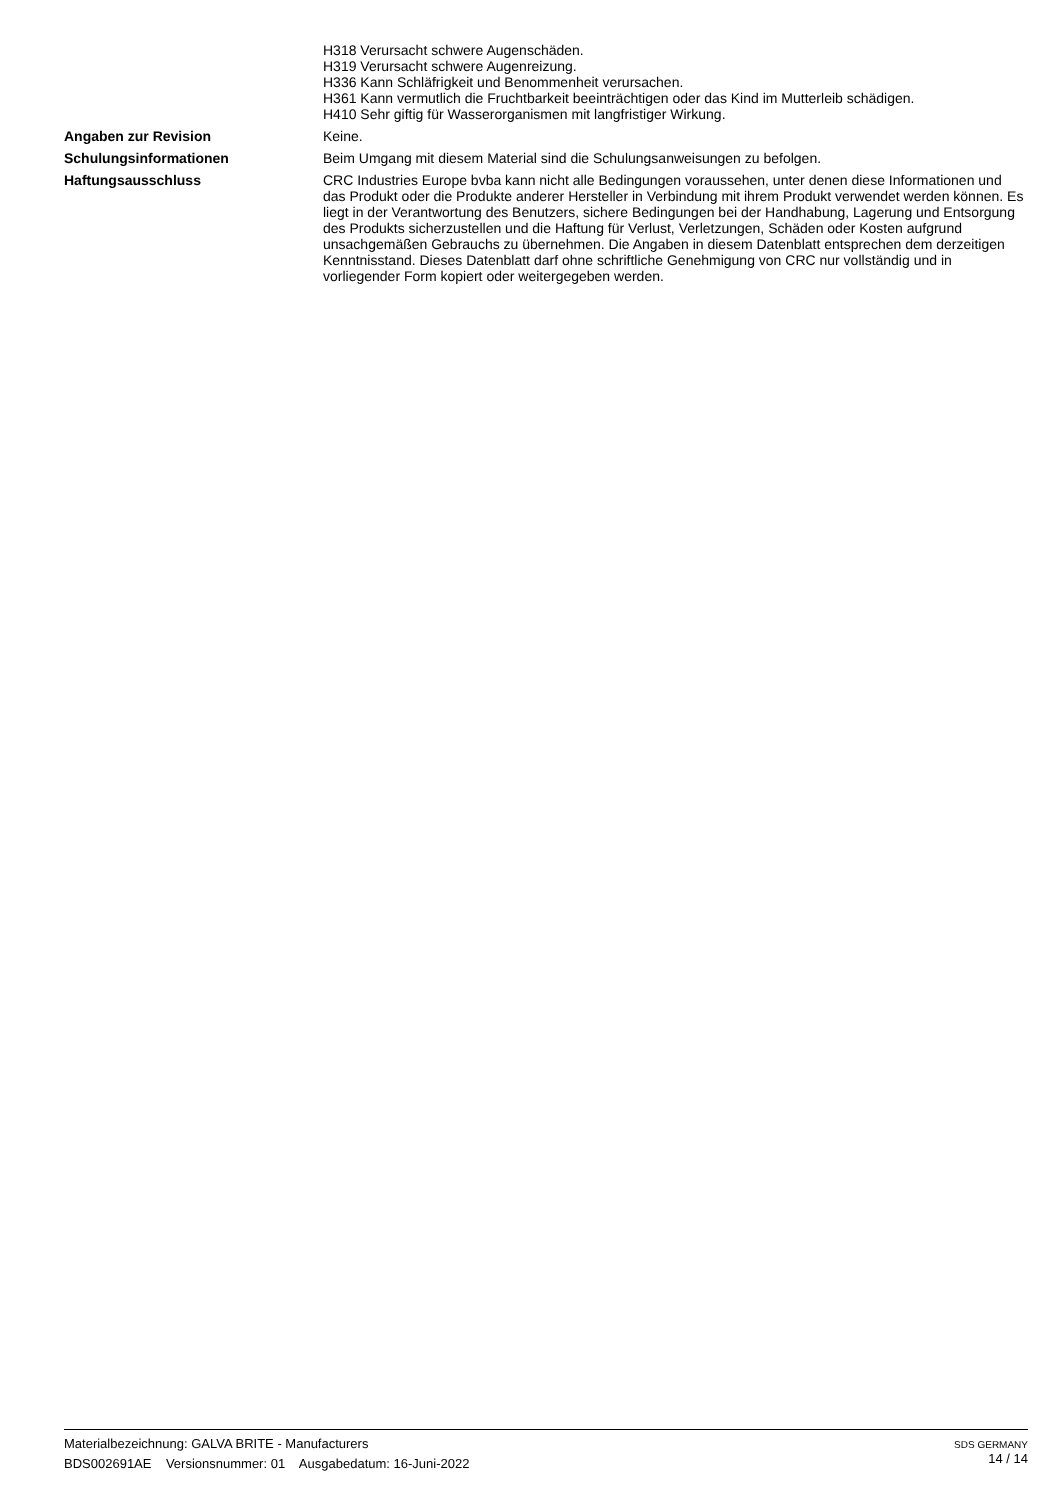H318 Verursacht schwere Augenschäden.
H319 Verursacht schwere Augenreizung.
H336 Kann Schläfrigkeit und Benommenheit verursachen.
H361 Kann vermutlich die Fruchtbarkeit beeinträchtigen oder das Kind im Mutterleib schädigen.
H410 Sehr giftig für Wasserorganismen mit langfristiger Wirkung.
Angaben zur Revision Keine.
Schulungsinformationen Beim Umgang mit diesem Material sind die Schulungsanweisungen zu befolgen.
Haftungsausschluss CRC Industries Europe bvba kann nicht alle Bedingungen voraussehen, unter denen diese Informationen und das Produkt oder die Produkte anderer Hersteller in Verbindung mit ihrem Produkt verwendet werden können. Es liegt in der Verantwortung des Benutzers, sichere Bedingungen bei der Handhabung, Lagerung und Entsorgung des Produkts sicherzustellen und die Haftung für Verlust, Verletzungen, Schäden oder Kosten aufgrund unsachgemäßen Gebrauchs zu übernehmen. Die Angaben in diesem Datenblatt entsprechen dem derzeitigen Kenntnisstand. Dieses Datenblatt darf ohne schriftliche Genehmigung von CRC nur vollständig und in vorliegender Form kopiert oder weitergegeben werden.
Materialbezeichnung: GALVA BRITE - Manufacturers
BDS002691AE Versionsnummer: 01 Ausgabedatum: 16-Juni-2022
SDS GERMANY
14 / 14